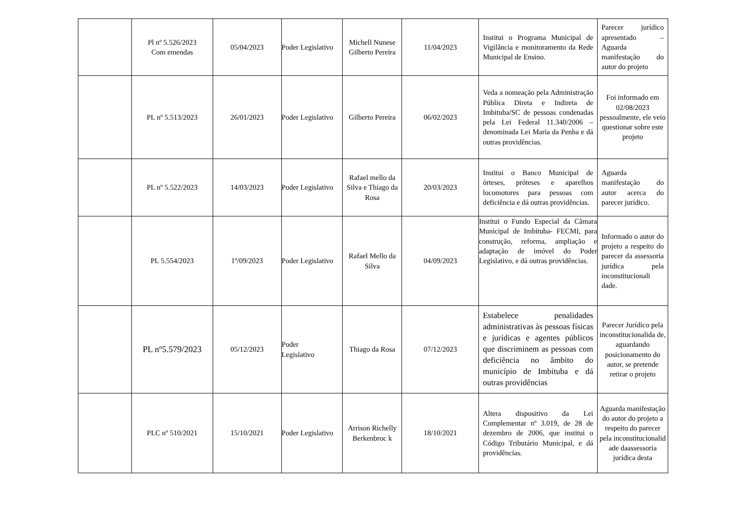| | Pl nº 5.526/2023 Com emendas | 05/04/2023 | Poder Legislativo | Michell Nunese Gilberto Pereira | 11/04/2023 | Institui o Programa Municipal de Vigilância e monitoramento da Rede Municipal de Ensino. | Parecer jurídico apresentado – Aguarda manifestação do autor do projeto |
| | PL nº 5.513/2023 | 26/01/2023 | Poder Legislativo | Gilberto Pereira | 06/02/2023 | Veda a nomeação pela Administração Pública Direta e Indireta de Imbituba/SC de pessoas condenadas pela Lei Federal 11.340/2006 – denominada Lei Maria da Penha e dá outras providências. | Foi informado em 02/08/2023 pessoalmente, ele veio questionar sobre este projeto |
| | PL nº 5.522/2023 | 14/03/2023 | Poder Legislativo | Rafael mello da Silva e Thiago da Rosa | 20/03/2023 | Institui o Banco Municipal de órteses, próteses e aparelhos locomotores para pessoas com deficiência e dá outras providências. | Aguarda manifestação do autor acerca do parecer jurídico. |
| | PL 5.554/2023 | 1º/09/2023 | Poder Legislativo | Rafael Mello da Silva | 04/09/2023 | Institui o Fundo Especial da Câmara Municipal de Imbituba- FECMI, para construção, reforma, ampliação e adaptação de imóvel do Poder Legislativo, e dá outras providências. | Informado o autor do projeto a respeito do parecer da assessoria jurídica pela inconstitucionali dade. |
| | PL nº5.579/2023 | 05/12/2023 | Poder Legislativo | Thiago da Rosa | 07/12/2023 | Estabelece penalidades administrativas às pessoas físicas e jurídicas e agentes públicos que discriminem as pessoas com deficiência no âmbito do município de Imbituba e dá outras providências | Parecer Jurídico pela inconstitucionalida de, aguardando posicionamento do autor, se pretende retirar o projeto |
| | PLC nº 510/2021 | 15/10/2021 | Poder Legislativo | Arrison Richelly Berkenbroc k | 18/10/2021 | Altera dispositivo da Lei Complementar nº 3.019, de 28 de dezembro de 2006, que institui o Código Tributário Municipal, e dá providências. | Aguarda manifestação do autor do projeto a respeito do parecer pela inconstitucionalid ade daassessoria jurídica desta |